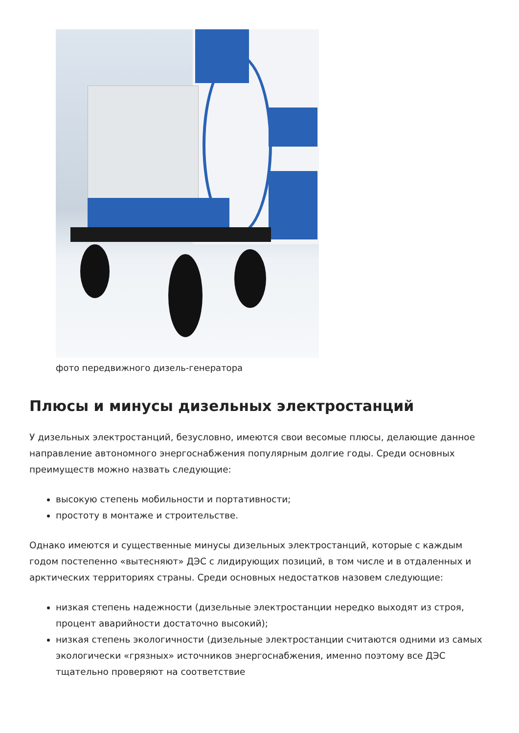фото передвижного дизель-генератора
Плюсы и минусы дизельных электростанций
У дизельных электростанций, безусловно, имеются свои весомые плюсы, делающие данное направление автономного энергоснабжения популярным долгие годы. Среди основных преимуществ можно назвать следующие:
высокую степень мобильности и портативности;
простоту в монтаже и строительстве.
Однако имеются и существенные минусы дизельных электростанций, которые с каждым годом постепенно «вытесняют» ДЭС с лидирующих позиций, в том числе и в отдаленных и арктических территориях страны. Среди основных недостатков назовем следующие:
низкая степень надежности (дизельные электростанции нередко выходят из строя, процент аварийности достаточно высокий);
низкая степень экологичности (дизельные электростанции считаются одними из самых экологически «грязных» источников энергоснабжения, именно поэтому все ДЭС тщательно проверяют на соответствие